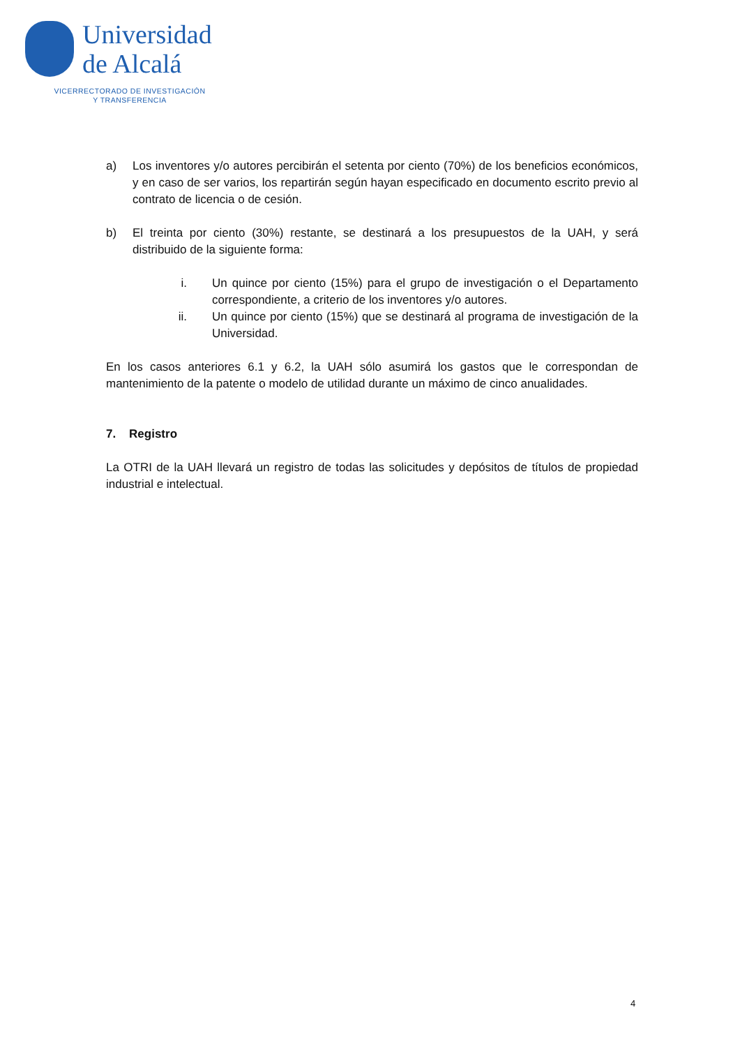Universidad
de Alcalá
VICERRECTORADO DE INVESTIGACIÓN
Y TRANSFERENCIA
a) Los inventores y/o autores percibirán el setenta por ciento (70%) de los beneficios económicos, y en caso de ser varios, los repartirán según hayan especificado en documento escrito previo al contrato de licencia o de cesión.
b) El treinta por ciento (30%) restante, se destinará a los presupuestos de la UAH, y será distribuido de la siguiente forma:
i. Un quince por ciento (15%) para el grupo de investigación o el Departamento correspondiente, a criterio de los inventores y/o autores.
ii. Un quince por ciento (15%) que se destinará al programa de investigación de la Universidad.
En los casos anteriores 6.1 y 6.2, la UAH sólo asumirá los gastos que le correspondan de mantenimiento de la patente o modelo de utilidad durante un máximo de cinco anualidades.
7. Registro
La OTRI de la UAH llevará un registro de todas las solicitudes y depósitos de títulos de propiedad industrial e intelectual.
4